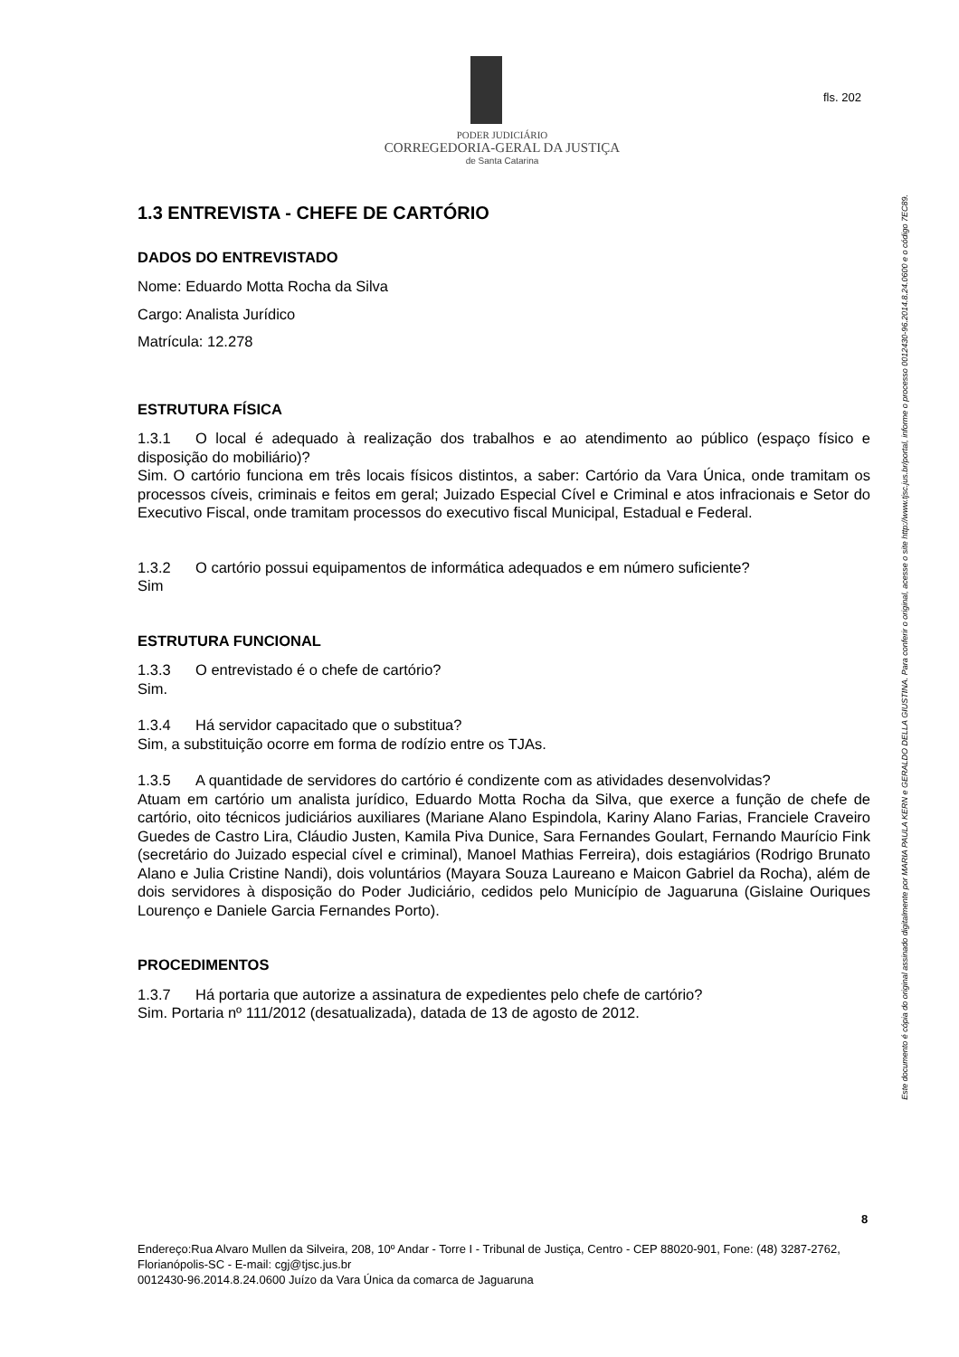PODER JUDICIÁRIO
CORREGEDORIA-GERAL DA JUSTIÇA
de Santa Catarina
fls. 202
Este documento é cópia do original assinado digitalmente por MARIA PAULA KERN e GERALDO DELLA GIUSTINA. Para conferir o original, acesse o site http://www.tjsc.jus.br/portal, informe o processo 0012430-96.2014.8.24.0600 e o código 7EC89.
1.3 ENTREVISTA - CHEFE DE CARTÓRIO
DADOS DO ENTREVISTADO
Nome: Eduardo Motta Rocha da Silva
Cargo: Analista Jurídico
Matrícula: 12.278
ESTRUTURA FÍSICA
1.3.1 O local é adequado à realização dos trabalhos e ao atendimento ao público (espaço físico e disposição do mobiliário)?
Sim. O cartório funciona em três locais físicos distintos, a saber: Cartório da Vara Única, onde tramitam os processos cíveis, criminais e feitos em geral; Juizado Especial Cível e Criminal e atos infracionais e Setor do Executivo Fiscal, onde tramitam processos do executivo fiscal Municipal, Estadual e Federal.
1.3.2 O cartório possui equipamentos de informática adequados e em número suficiente?
Sim
ESTRUTURA FUNCIONAL
1.3.3 O entrevistado é o chefe de cartório?
Sim.
1.3.4 Há servidor capacitado que o substitua?
Sim, a substituição ocorre em forma de rodízio entre os TJAs.
1.3.5 A quantidade de servidores do cartório é condizente com as atividades desenvolvidas?
Atuam em cartório um analista jurídico, Eduardo Motta Rocha da Silva, que exerce a função de chefe de cartório, oito técnicos judiciários auxiliares (Mariane Alano Espindola, Kariny Alano Farias, Franciele Craveiro Guedes de Castro Lira, Cláudio Justen, Kamila Piva Dunice, Sara Fernandes Goulart, Fernando Maurício Fink (secretário do Juizado especial cível e criminal), Manoel Mathias Ferreira), dois estagiários (Rodrigo Brunato Alano e Julia Cristine Nandi), dois voluntários (Mayara Souza Laureano e Maicon Gabriel da Rocha), além de dois servidores à disposição do Poder Judiciário, cedidos pelo Município de Jaguaruna (Gislaine Ouriques Lourenço e Daniele Garcia Fernandes Porto).
PROCEDIMENTOS
1.3.7 Há portaria que autorize a assinatura de expedientes pelo chefe de cartório?
Sim. Portaria nº 111/2012 (desatualizada), datada de 13 de agosto de 2012.
8
Endereço:Rua Alvaro Mullen da Silveira, 208, 10º Andar - Torre I - Tribunal de Justiça, Centro - CEP 88020-901, Fone: (48) 3287-2762, Florianópolis-SC - E-mail: cgj@tjsc.jus.br
0012430-96.2014.8.24.0600 Juízo da Vara Única da comarca de Jaguaruna